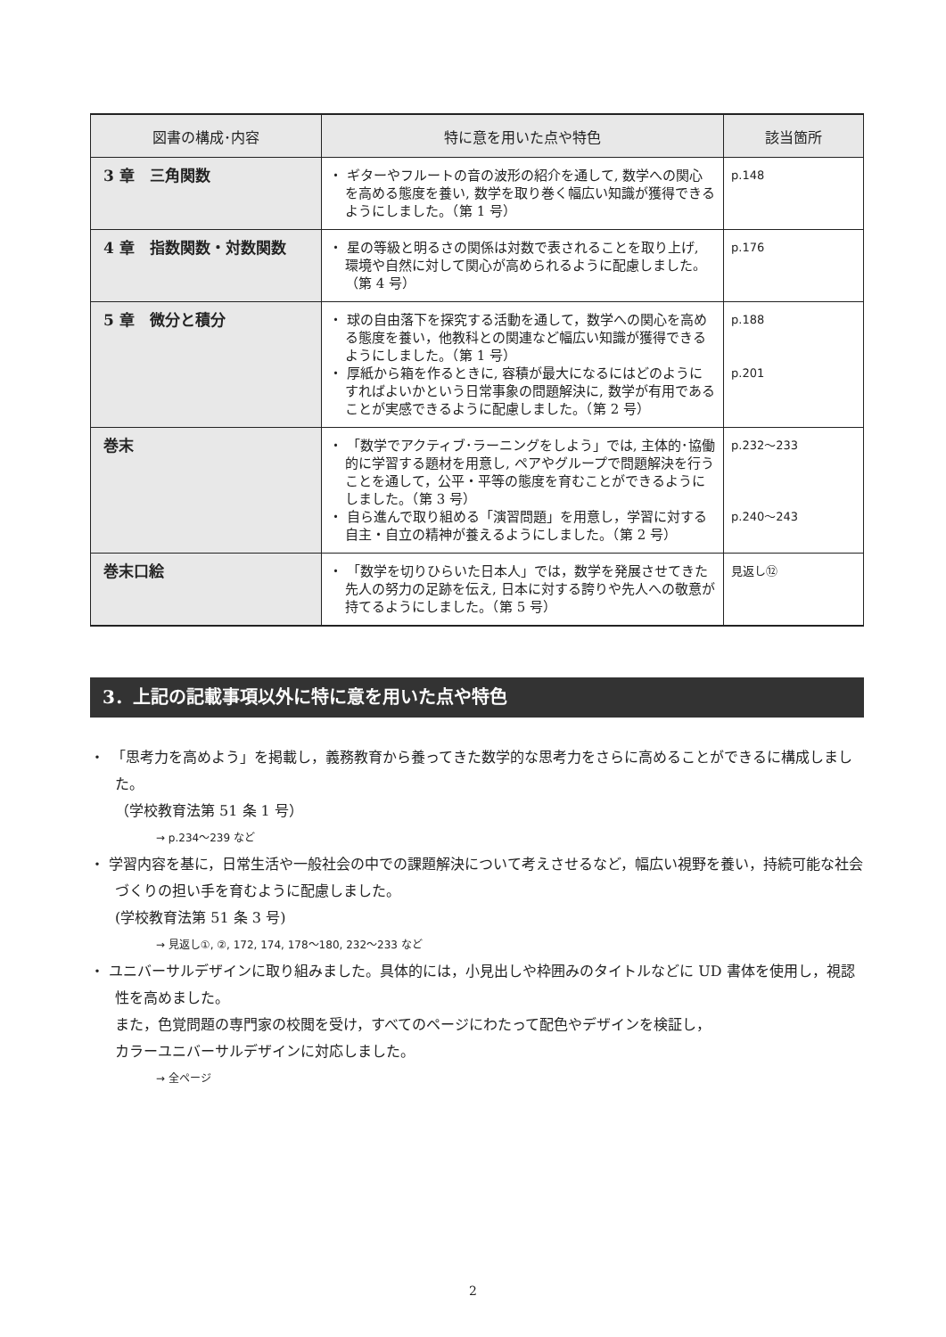| 図書の構成･内容 | 特に意を用いた点や特色 | 該当箇所 |
| --- | --- | --- |
| 3 章 三角関数 | ・ ギターやフルートの音の波形の紹介を通して, 数学への関心を高める態度を養い, 数学を取り巻く幅広い知識が獲得できるようにしました。（第 1 号） | p.148 |
| 4 章 指数関数・対数関数 | ・ 星の等級と明るさの関係は対数で表されることを取り上げ, 環境や自然に対して関心が高められるように配慮しました。（第 4 号） | p.176 |
| 5 章 微分と積分 | ・ 球の自由落下を探究する活動を通して，数学への関心を高める態度を養い，他教科との関連など幅広い知識が獲得できるようにしました。（第 1 号） ・ 厚紙から箱を作るときに, 容積が最大になるにはどのようにすればよいかという日常事象の問題解決に, 数学が有用であることが実感できるように配慮しました。（第 2 号） | p.188 p.201 |
| 巻末 | ・ 「数学でアクティブ･ラーニングをしよう」では, 主体的･協働的に学習する題材を用意し, ペアやグループで問題解決を行うことを通して，公平・平等の態度を育むことができるようにしました。（第 3 号） ・ 自ら進んで取り組める「演習問題」を用意し，学習に対する自主・自立の精神が養えるようにしました。（第 2 号） | p.232～233 p.240～243 |
| 巻末口絵 | ・ 「数学を切りひらいた日本人」では，数学を発展させてきた先人の努力の足跡を伝え, 日本に対する誇りや先人への敬意が持てるようにしました。（第 5 号） | 見返し⑫ |
3．上記の記載事項以外に特に意を用いた点や特色
・　「思考力を高めよう」を掲載し，義務教育から養ってきた数学的な思考力をさらに高めることができるに構成しました。
（学校教育法第 51 条 1 号）
→ p.234～239 など
・ 学習内容を基に，日常生活や一般社会の中での課題解決について考えさせるなど，幅広い視野を養い，持続可能な社会づくりの担い手を育むように配慮しました。
(学校教育法第 51 条 3 号)
→ 見返し①, ②, 172, 174, 178～180, 232～233 など
・ ユニバーサルデザインに取り組みました。具体的には，小見出しや枠囲みのタイトルなどに UD 書体を使用し，視認性を高めました。
また，色覚問題の専門家の校閲を受け，すべてのページにわたって配色やデザインを検証し，
カラーユニバーサルデザインに対応しました。
→ 全ページ
2